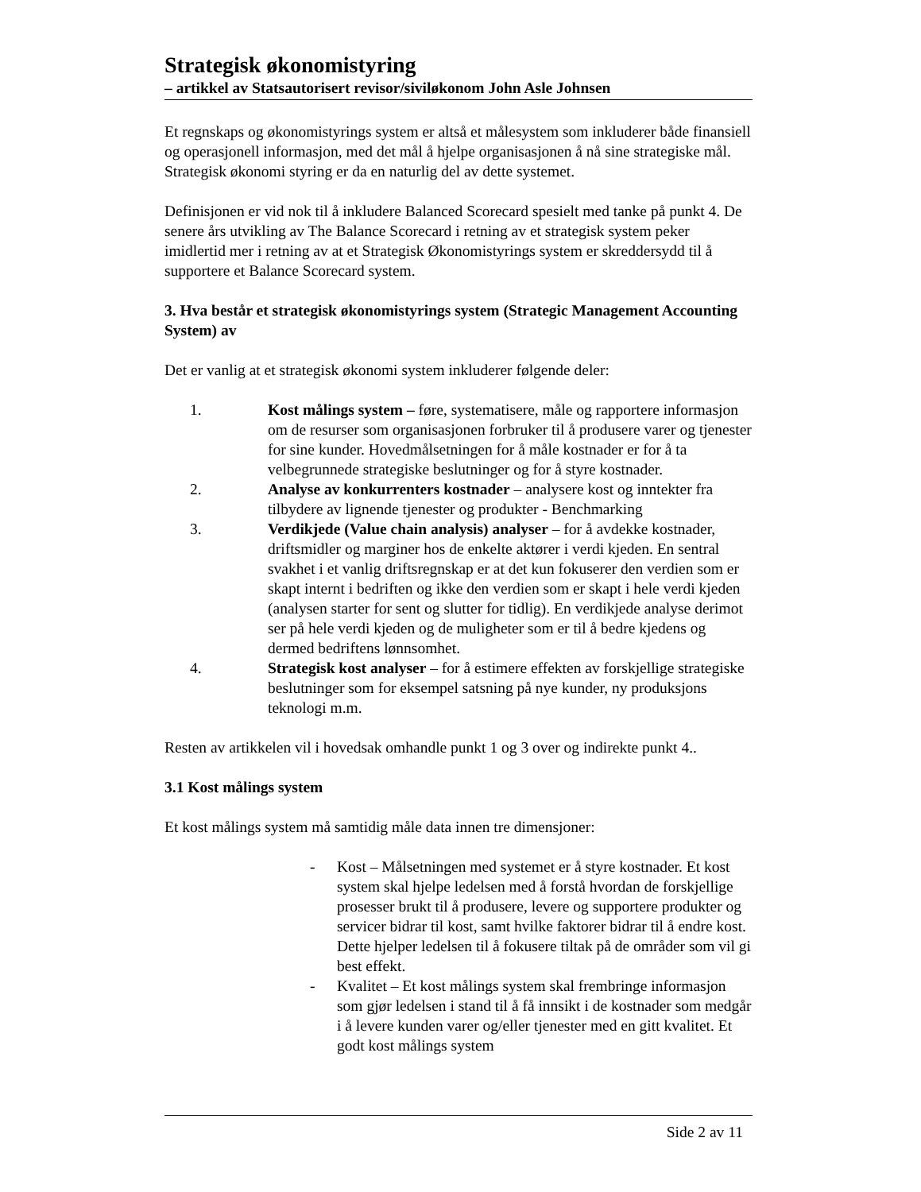Strategisk økonomistyring
– artikkel av Statsautorisert revisor/siviløkonom John Asle Johnsen
Et regnskaps og økonomistyrings system er altså et målesystem som inkluderer både finansiell og operasjonell informasjon, med det mål å hjelpe organisasjonen å nå sine strategiske mål. Strategisk økonomi styring er da en naturlig del av dette systemet.
Definisjonen er vid nok til å inkludere Balanced Scorecard spesielt med tanke på punkt 4. De senere års utvikling av The Balance Scorecard i retning av et strategisk system peker imidlertid mer i retning av at et Strategisk Økonomistyrings system er skreddersydd til å supportere et Balance Scorecard system.
3. Hva består et strategisk økonomistyrings system (Strategic Management Accounting System) av
Det er vanlig at et strategisk økonomi system inkluderer følgende deler:
1. Kost målings system – føre, systematisere, måle og rapportere informasjon om de resurser som organisasjonen forbruker til å produsere varer og tjenester for sine kunder. Hovedmålsetningen for å måle kostnader er for å ta velbegrunnede strategiske beslutninger og for å styre kostnader.
2. Analyse av konkurrenters kostnader – analysere kost og inntekter fra tilbydere av lignende tjenester og produkter - Benchmarking
3. Verdikjede (Value chain analysis) analyser – for å avdekke kostnader, driftsmidler og marginer hos de enkelte aktører i verdi kjeden. En sentral svakhet i et vanlig driftsregnskap er at det kun fokuserer den verdien som er skapt internt i bedriften og ikke den verdien som er skapt i hele verdi kjeden (analysen starter for sent og slutter for tidlig). En verdikjede analyse derimot ser på hele verdi kjeden og de muligheter som er til å bedre kjedens og dermed bedriftens lønnsomhet.
4. Strategisk kost analyser – for å estimere effekten av forskjellige strategiske beslutninger som for eksempel satsning på nye kunder, ny produksjons teknologi m.m.
Resten av artikkelen vil i hovedsak omhandle punkt 1 og 3 over og indirekte punkt 4..
3.1 Kost målings system
Et kost målings system må samtidig måle data innen tre dimensjoner:
- Kost – Målsetningen med systemet er å styre kostnader. Et kost system skal hjelpe ledelsen med å forstå hvordan de forskjellige prosesser brukt til å produsere, levere og supportere produkter og servicer bidrar til kost, samt hvilke faktorer bidrar til å endre kost. Dette hjelper ledelsen til å fokusere tiltak på de områder som vil gi best effekt.
- Kvalitet – Et kost målings system skal frembringe informasjon som gjør ledelsen i stand til å få innsikt i de kostnader som medgår i å levere kunden varer og/eller tjenester med en gitt kvalitet. Et godt kost målings system
Side 2 av 11